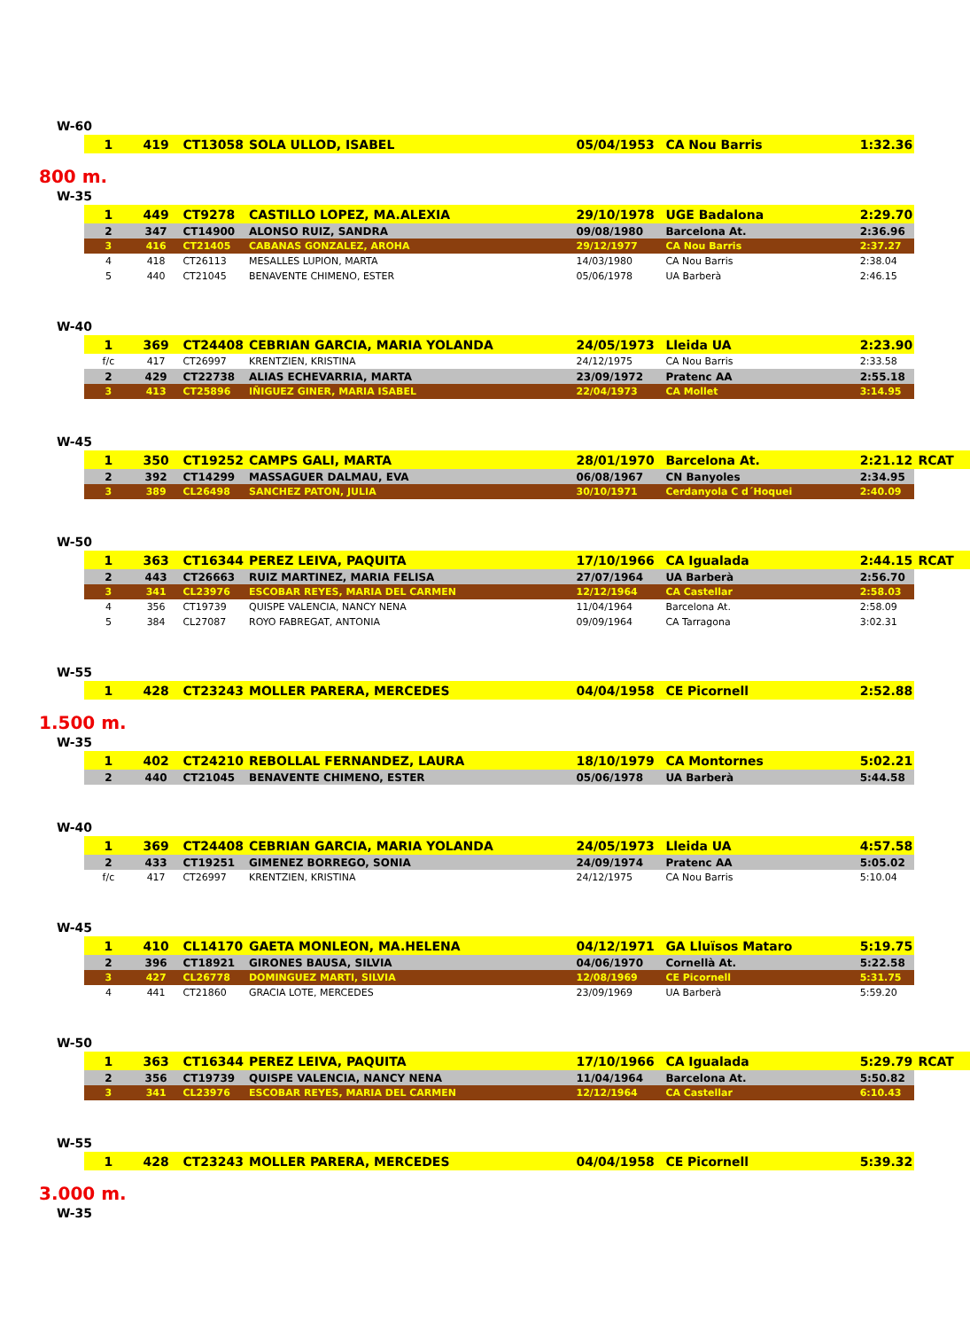W-60
| 1 | 419 | CT13058 | SOLA ULLOD, ISABEL | 05/04/1953 | CA Nou Barris | 1:32.36 | |
800 m.
W-35
| 1 | 449 | CT9278 | CASTILLO LOPEZ, MA.ALEXIA | 29/10/1978 | UGE Badalona | 2:29.70 | |
| 2 | 347 | CT14900 | ALONSO RUIZ, SANDRA | 09/08/1980 | Barcelona At. | 2:36.96 | |
| 3 | 416 | CT21405 | CABANAS GONZALEZ, AROHA | 29/12/1977 | CA Nou Barris | 2:37.27 | |
| 4 | 418 | CT26113 | MESALLES LUPION, MARTA | 14/03/1980 | CA Nou Barris | 2:38.04 | |
| 5 | 440 | CT21045 | BENAVENTE CHIMENO, ESTER | 05/06/1978 | UA Barberà | 2:46.15 | |
W-40
| 1 | 369 | CT24408 | CEBRIAN GARCIA, MARIA YOLANDA | 24/05/1973 | Lleida UA | 2:23.90 | |
| f/c | 417 | CT26997 | KRENTZIEN, KRISTINA | 24/12/1975 | CA Nou Barris | 2:33.58 | |
| 2 | 429 | CT22738 | ALIAS ECHEVARRIA, MARTA | 23/09/1972 | Pratenc AA | 2:55.18 | |
| 3 | 413 | CT25896 | IÑIGUEZ GINER, MARIA ISABEL | 22/04/1973 | CA Mollet | 3:14.95 | |
W-45
| 1 | 350 | CT19252 | CAMPS GALI, MARTA | 28/01/1970 | Barcelona At. | 2:21.12 | RCAT |
| 2 | 392 | CT14299 | MASSAGUER DALMAU, EVA | 06/08/1967 | CN Banyoles | 2:34.95 | |
| 3 | 389 | CL26498 | SANCHEZ PATON, JULIA | 30/10/1971 | Cerdanyola C d´Hoquei | 2:40.09 | |
W-50
| 1 | 363 | CT16344 | PEREZ LEIVA, PAQUITA | 17/10/1966 | CA Igualada | 2:44.15 | RCAT |
| 2 | 443 | CT26663 | RUIZ MARTINEZ, MARIA FELISA | 27/07/1964 | UA Barberà | 2:56.70 | |
| 3 | 341 | CL23976 | ESCOBAR REYES, MARIA DEL CARMEN | 12/12/1964 | CA Castellar | 2:58.03 | |
| 4 | 356 | CT19739 | QUISPE VALENCIA, NANCY NENA | 11/04/1964 | Barcelona At. | 2:58.09 | |
| 5 | 384 | CL27087 | ROYO FABREGAT, ANTONIA | 09/09/1964 | CA Tarragona | 3:02.31 | |
W-55
| 1 | 428 | CT23243 | MOLLER PARERA, MERCEDES | 04/04/1958 | CE Picornell | 2:52.88 | |
1.500 m.
W-35
| 1 | 402 | CT24210 | REBOLLAL FERNANDEZ, LAURA | 18/10/1979 | CA Montornes | 5:02.21 | |
| 2 | 440 | CT21045 | BENAVENTE CHIMENO, ESTER | 05/06/1978 | UA Barberà | 5:44.58 | |
W-40
| 1 | 369 | CT24408 | CEBRIAN GARCIA, MARIA YOLANDA | 24/05/1973 | Lleida UA | 4:57.58 | |
| 2 | 433 | CT19251 | GIMENEZ BORREGO, SONIA | 24/09/1974 | Pratenc AA | 5:05.02 | |
| f/c | 417 | CT26997 | KRENTZIEN, KRISTINA | 24/12/1975 | CA Nou Barris | 5:10.04 | |
W-45
| 1 | 410 | CL14170 | GAETA MONLEON, MA.HELENA | 04/12/1971 | GA Lluïsos Mataro | 5:19.75 | |
| 2 | 396 | CT18921 | GIRONES BAUSA, SILVIA | 04/06/1970 | Cornellà At. | 5:22.58 | |
| 3 | 427 | CL26778 | DOMINGUEZ MARTI, SILVIA | 12/08/1969 | CE Picornell | 5:31.75 | |
| 4 | 441 | CT21860 | GRACIA LOTE, MERCEDES | 23/09/1969 | UA Barberà | 5:59.20 | |
W-50
| 1 | 363 | CT16344 | PEREZ LEIVA, PAQUITA | 17/10/1966 | CA Igualada | 5:29.79 | RCAT |
| 2 | 356 | CT19739 | QUISPE VALENCIA, NANCY NENA | 11/04/1964 | Barcelona At. | 5:50.82 | |
| 3 | 341 | CL23976 | ESCOBAR REYES, MARIA DEL CARMEN | 12/12/1964 | CA Castellar | 6:10.43 | |
W-55
| 1 | 428 | CT23243 | MOLLER PARERA, MERCEDES | 04/04/1958 | CE Picornell | 5:39.32 | |
3.000 m.
W-35